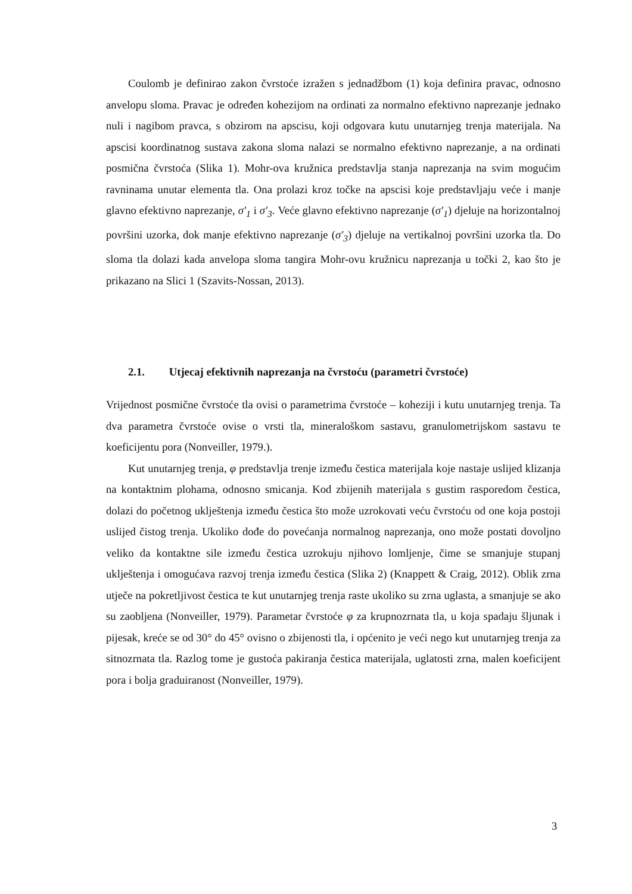Coulomb je definirao zakon čvrstoće izražen s jednadžbom (1) koja definira pravac, odnosno anvelopu sloma. Pravac je određen kohezijom na ordinati za normalno efektivno naprezanje jednako nuli i nagibom pravca, s obzirom na apscisu, koji odgovara kutu unutarnjeg trenja materijala. Na apscisi koordinatnog sustava zakona sloma nalazi se normalno efektivno naprezanje, a na ordinati posmična čvrstoća (Slika 1). Mohr-ova kružnica predstavlja stanja naprezanja na svim mogućim ravninama unutar elementa tla. Ona prolazi kroz točke na apscisi koje predstavljaju veće i manje glavno efektivno naprezanje, σ′<sub>1</sub> i σ′<sub>3</sub>. Veće glavno efektivno naprezanje (σ′<sub>1</sub>) djeluje na horizontalnoj površini uzorka, dok manje efektivno naprezanje (σ′<sub>3</sub>) djeluje na vertikalnoj površini uzorka tla. Do sloma tla dolazi kada anvelopa sloma tangira Mohr-ovu kružnicu naprezanja u točki 2, kao što je prikazano na Slici 1 (Szavits-Nossan, 2013).
2.1. Utjecaj efektivnih naprezanja na čvrstoću (parametri čvrstoće)
Vrijednost posmične čvrstoće tla ovisi o parametrima čvrstoće – koheziji i kutu unutarnjeg trenja. Ta dva parametra čvrstoće ovise o vrsti tla, mineraloškom sastavu, granulometrijskom sastavu te koeficijentu pora (Nonveiller, 1979.).
Kut unutarnjeg trenja, φ predstavlja trenje između čestica materijala koje nastaje uslijed klizanja na kontaktnim plohama, odnosno smicanja. Kod zbijenih materijala s gustim rasporedom čestica, dolazi do početnog uklještenja između čestica što može uzrokovati veću čvrstoću od one koja postoji uslijed čistog trenja. Ukoliko dođe do povećanja normalnog naprezanja, ono može postati dovoljno veliko da kontaktne sile između čestica uzrokuju njihovo lomljenje, čime se smanjuje stupanj uklještenja i omogućava razvoj trenja između čestica (Slika 2) (Knappett & Craig, 2012). Oblik zrna utječe na pokretljivost čestica te kut unutarnjeg trenja raste ukoliko su zrna uglasta, a smanjuje se ako su zaobljena (Nonveiller, 1979). Parametar čvrstoće φ za krupnozrnata tla, u koja spadaju šljunak i pijesak, kreće se od 30° do 45° ovisno o zbijenosti tla, i općenito je veći nego kut unutarnjeg trenja za sitnozrnata tla. Razlog tome je gustoća pakiranja čestica materijala, uglatosti zrna, malen koeficijent pora i bolja graduiranost (Nonveiller, 1979).
3